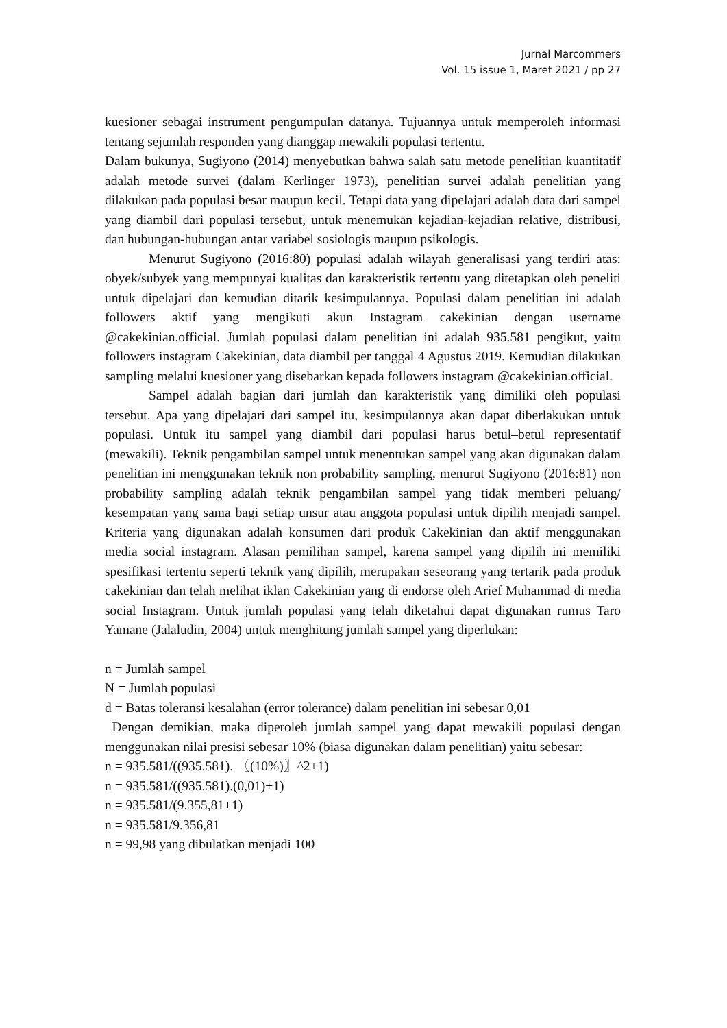Jurnal Marcommers
Vol. 15 issue 1, Maret 2021 / pp 27
kuesioner sebagai instrument pengumpulan datanya. Tujuannya untuk memperoleh informasi tentang sejumlah responden yang dianggap mewakili populasi tertentu.
Dalam bukunya, Sugiyono (2014) menyebutkan bahwa salah satu metode penelitian kuantitatif adalah metode survei (dalam Kerlinger 1973), penelitian survei adalah penelitian yang dilakukan pada populasi besar maupun kecil. Tetapi data yang dipelajari adalah data dari sampel yang diambil dari populasi tersebut, untuk menemukan kejadian-kejadian relative, distribusi, dan hubungan-hubungan antar variabel sosiologis maupun psikologis.
Menurut Sugiyono (2016:80) populasi adalah wilayah generalisasi yang terdiri atas: obyek/subyek yang mempunyai kualitas dan karakteristik tertentu yang ditetapkan oleh peneliti untuk dipelajari dan kemudian ditarik kesimpulannya. Populasi dalam penelitian ini adalah followers aktif yang mengikuti akun Instagram cakekinian dengan username @cakekinian.official. Jumlah populasi dalam penelitian ini adalah 935.581 pengikut, yaitu followers instagram Cakekinian, data diambil per tanggal 4 Agustus 2019. Kemudian dilakukan sampling melalui kuesioner yang disebarkan kepada followers instagram @cakekinian.official.
Sampel adalah bagian dari jumlah dan karakteristik yang dimiliki oleh populasi tersebut. Apa yang dipelajari dari sampel itu, kesimpulannya akan dapat diberlakukan untuk populasi. Untuk itu sampel yang diambil dari populasi harus betul–betul representatif (mewakili). Teknik pengambilan sampel untuk menentukan sampel yang akan digunakan dalam penelitian ini menggunakan teknik non probability sampling, menurut Sugiyono (2016:81) non probability sampling adalah teknik pengambilan sampel yang tidak memberi peluang/ kesempatan yang sama bagi setiap unsur atau anggota populasi untuk dipilih menjadi sampel. Kriteria yang digunakan adalah konsumen dari produk Cakekinian dan aktif menggunakan media social instagram. Alasan pemilihan sampel, karena sampel yang dipilih ini memiliki spesifikasi tertentu seperti teknik yang dipilih, merupakan seseorang yang tertarik pada produk cakekinian dan telah melihat iklan Cakekinian yang di endorse oleh Arief Muhammad di media social Instagram. Untuk jumlah populasi yang telah diketahui dapat digunakan rumus Taro Yamane (Jalaludin, 2004) untuk menghitung jumlah sampel yang diperlukan:
n = Jumlah sampel
N = Jumlah populasi
d = Batas toleransi kesalahan (error tolerance) dalam penelitian ini sebesar 0,01
Dengan demikian, maka diperoleh jumlah sampel yang dapat mewakili populasi dengan menggunakan nilai presisi sebesar 10% (biasa digunakan dalam penelitian) yaitu sebesar:
n = 935.581/((935.581). 〖(10%)〗^2+1)
n = 935.581/((935.581).(0,01)+1)
n = 935.581/(9.355,81+1)
n = 935.581/9.356,81
n = 99,98 yang dibulatkan menjadi 100